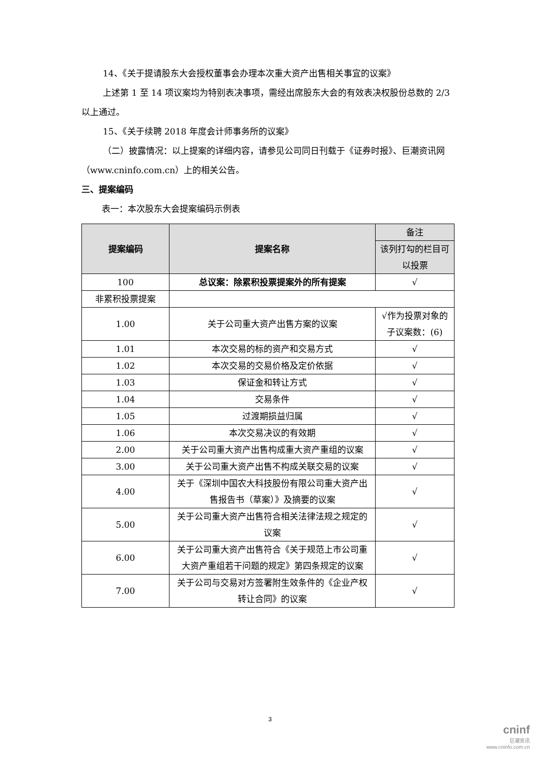14、《关于提请股东大会授权董事会办理本次重大资产出售相关事宜的议案》
上述第 1 至 14 项议案均为特别表决事项，需经出席股东大会的有效表决权股份总数的 2/3 以上通过。
15、《关于续聘 2018 年度会计师事务所的议案》
（二）披露情况：以上提案的详细内容，请参见公司同日刊载于《证券时报》、巨潮资讯网（www.cninfo.com.cn）上的相关公告。
三、提案编码
表一：本次股东大会提案编码示例表
| 提案编码 | 提案名称 | 备注 |
| | | 该列打勾的栏目可以投票 |
| 100 | 总议案：除累积投票提案外的所有提案 | √ |
| 非累积投票提案 | | |
| 1.00 | 关于公司重大资产出售方案的议案 | √作为投票对象的子议案数：(6) |
| 1.01 | 本次交易的标的资产和交易方式 | √ |
| 1.02 | 本次交易的交易价格及定价依据 | √ |
| 1.03 | 保证金和转让方式 | √ |
| 1.04 | 交易条件 | √ |
| 1.05 | 过渡期损益归属 | √ |
| 1.06 | 本次交易决议的有效期 | √ |
| 2.00 | 关于公司重大资产出售构成重大资产重组的议案 | √ |
| 3.00 | 关于公司重大资产出售不构成关联交易的议案 | √ |
| 4.00 | 关于《深圳中国农大科技股份有限公司重大资产出售报告书（草案）》及摘要的议案 | √ |
| 5.00 | 关于公司重大资产出售符合相关法律法规之规定的议案 | √ |
| 6.00 | 关于公司重大资产出售符合《关于规范上市公司重大资产重组若干问题的规定》第四条规定的议案 | √ |
| 7.00 | 关于公司与交易对方签署附生效条件的《企业产权转让合同》的议案 | √ |
3
cninf
巨潮资讯
www.cninfo.com.cn